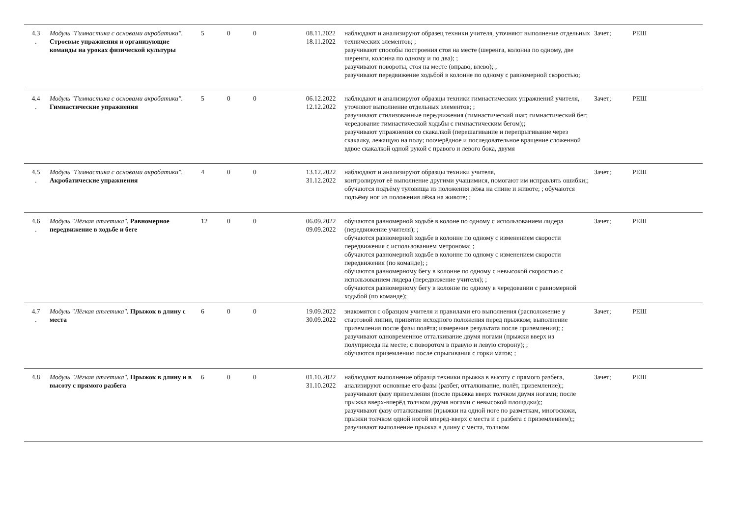| 4.3 . | Модуль "Гимнастика с основами акробатики". Строевые упражнения и организующие команды на уроках физической культуры | 5 | 0 | 0 | 08.11.2022 18.11.2022 | наблюдают и анализируют образец техники учителя, уточняют выполнение отдельных технических элементов; ; разучивают способы построения стоя на месте (шеренга, колонна по одному, две шеренги, колонна по одному и по два); ; разучивают повороты, стоя на месте (вправо, влево); ; разучивают передвижение ходьбой в колонне по одному с равномерной скоростью; | Зачет; | РЕШ |
| 4.4 . | Модуль "Гимнастика с основами акробатики". Гимнастические упражнения | 5 | 0 | 0 | 06.12.2022 12.12.2022 | наблюдают и анализируют образцы техники гимнастических упражнений учителя, уточняют выполнение отдельных элементов; ; разучивают стилизованные передвижения (гимнастический шаг; гимнастический бег; чередование гимнастической ходьбы с гимнастическим бегом);; разучивают упражнения со скакалкой (перешагивание и перепрыгивание через скакалку, лежащую на полу; поочерёдное и последовательное вращение сложенной вдвое скакалкой одной рукой с правого и левого бока, двумя | Зачет; | РЕШ |
| 4.5 . | Модуль "Гимнастика с основами акробатики". Акробатические упражнения | 4 | 0 | 0 | 13.12.2022 31.12.2022 | наблюдают и анализируют образцы техники учителя, контролируют её выполнение другими учащимися, помогают им исправлять ошибки;; обучаются подъёму туловища из положения лёжа на спине и животе; ; обучаются подъёму ног из положения лёжа на животе; ; | Зачет; | РЕШ |
| 4.6 . | Модуль "Лёгкая атлетика". Равномерное передвижение в ходьбе и беге | 12 | 0 | 0 | 06.09.2022 09.09.2022 | обучаются равномерной ходьбе в колоне по одному с использованием лидера (передвижение учителя); ; обучаются равномерной ходьбе в колонне по одному с изменением скорости передвижения с использованием метронома; ; обучаются равномерной ходьбе в колонне по одному с изменением скорости передвижения (по команде); ; обучаются равномерному бегу в колонне по одному с невысокой скоростью с использованием лидера (передвижение учителя); ; обучаются равномерному бегу в колонне по одному в чередовании с равномерной ходьбой (по команде); | Зачет; | РЕШ |
| 4.7 . | Модуль "Лёгкая атлетика". Прыжок в длину с места | 6 | 0 | 0 | 19.09.2022 30.09.2022 | знакомятся с образцом учителя и правилами его выполнения (расположение у стартовой линии, принятие исходного положения перед прыжком; выполнение приземления после фазы полёта; измерение результата после приземления); ; разучивают одновременное отталкивание двумя ногами (прыжки вверх из полуприседа на месте; с поворотом в правую и левую сторону); ; обучаются приземлению после спрыгивания с горки матов; ; | Зачет; | РЕШ |
| 4.8 | Модуль "Лёгкая атлетика". Прыжок в длину и в высоту с прямого разбега | 6 | 0 | 0 | 01.10.2022 31.10.2022 | наблюдают выполнение образца техники прыжка в высоту с прямого разбега, анализируют основные его фазы (разбег, отталкивание, полёт, приземление);; разучивают фазу приземления (после прыжка вверх толчком двумя ногами; после прыжка вверх-вперёд толчком двумя ногами с невысокой площадки);; разучивают фазу отталкивания (прыжки на одной ноге по разметкам, многоскоки, прыжки толчком одной ногой вперёд-вверх с места и с разбега с приземлением);; разучивают выполнение прыжка в длину с места, толчком | Зачет; | РЕШ |